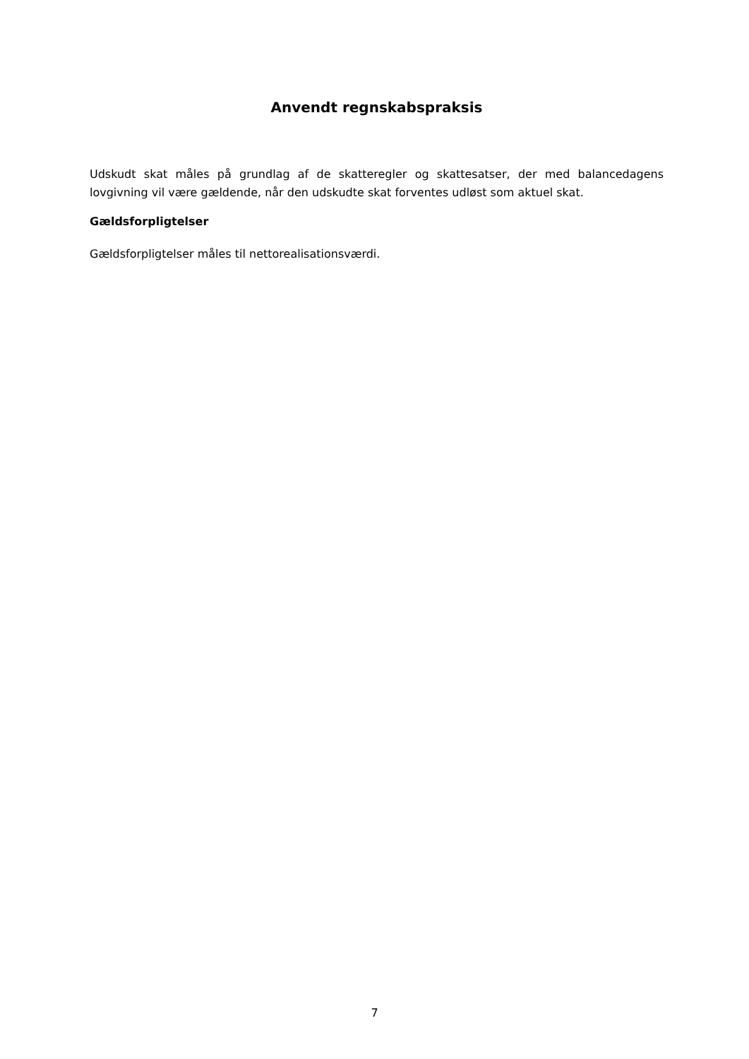Anvendt regnskabspraksis
Udskudt skat måles på grundlag af de skatteregler og skattesatser, der med balanceda­gens lovgivning vil være gældende, når den udskudte skat forventes udløst som aktuel skat.
Gældsforpligtelser
Gældsforpligtelser måles til nettorealisationsværdi.
7